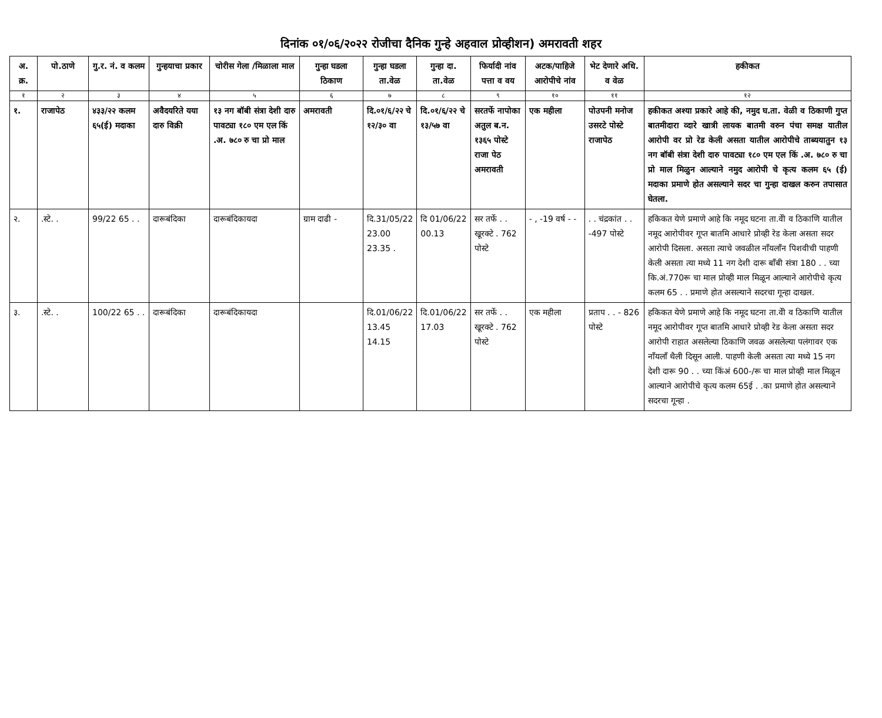दिनांक ०१/०६/२०२२ रोजीचा दैनिक गुन्हे अहवाल प्रोव्हीशन) अमरावती शहर
| अ. क्र. | पो.ठाणे | गु.र. नं. व कलम | गुन्हयाचा प्रकार | चोरीस गेला /मिळाला माल | गुन्हा घडला ठिकाण | गुन्हा घडला ता.वेळ | गुन्हा दा. ता.वेळ | फिर्यादी नांव पत्ता व वय | अटक/पाहिजे आरोपीचे नांव | भेट देणारे अधि. व वेळ | हकीकत |
| --- | --- | --- | --- | --- | --- | --- | --- | --- | --- | --- | --- |
| १ | २ | ३ | ४ | ५ | ६ | ७ | ८ | ९ | १० | ११ | १२ |
| १. | राजापेठ | ४३३/२२ कलम ६५(ई) मदाका | अवैदयरिते यया दारु विक्री | १३ नग बॉबी संत्रा देशी दारु पावट्या १८० एम एल किं .अ. ७८० रु चा प्रो माल | अमरावती | दि.०१/६/२२ चे १२/३० वा | दि.०१/६/२२ चे १३/५७ वा | सरतर्फे नापोका अतुल ब.न. १३६५ पोस्टे राजा पेठ अमरावती | एक महीला | पोउपनी मनोज उसरटे पोस्टे राजापेठ | हकीकत अश्या प्रकारे आहे की, नमुद घ.ता. वेळी व ठिकाणी गुप्त बातमीदारा व्दारे खात्री लायक बातमी वरुन पंचा समक्ष यातील आरोपी वर प्रो रेड केली असता यातील आरोपीचे ताब्ययातुन १३ नग बॉबी संत्रा देशी दारु पावट्या १८० एम एल किं .अ. ७८० रु चा प्रो माल मिळुन आल्याने नमुद आरोपी चे कृत्य कलम ६५ (ई) मदाका प्रमाणे होत असल्याने सदर चा गुन्हा दाखल करुन तपासात घेतला. |
| २. | .स्टे. . | 99/22 65 . . | दारूबंदिका | दारूबंदिकायदा | ग्राम दाढी - | दि.31/05/22 23.00 23.35 . | दि 01/06/22 00.13 | सर तर्फे . . खूरक्टे . 762 पोस्टे | - , -19 वर्ष - - | . . चंद्रकांत . . -497 पोस्टे | हकिकत येणे प्रमाणे आहे कि नमूद घटना ता.वेी व ठिकाणि यातील नमूद आरोपीवर गूप्त बातमि आधारे प्रोव्ही रेड केला असता सदर आरोपी दिसला. असता त्याचे जवळील नाँयलाँन पिशवीची पाहणी केली असता त्या मध्ये 11 नग देशी दारू बाँबी संत्रा 180 . . च्या कि.अं.770रू चा माल प्रोव्ही माल मिळून आल्याने आरोपीचे कृत्य कलम 65 . . प्रमाणे होत असल्याने सदरचा गून्हा दाखल. |
| ३. | .स्टे. . | 100/22 65 . . | दारूबंदिका | दारूबंदिकायदा | | दि.01/06/22 13.45 14.15 | दि.01/06/22 17.03 | सर तर्फे . . खूरक्टे . 762 पोस्टे | एक महीला | प्रताप . . - 826 पोस्टे | हकिकत येणे प्रमाणे आहे कि नमूद घटना ता.वेी व ठिकाणि यातील नमूद आरोपीवर गूप्त बातमि आधारे प्रोव्ही रेड केला असता सदर आरोपी राहात असलेल्या ठिकाणि जवळ असलेल्या पलंगावर एक नाँयलाँ थैली दिसून आली. पाहणी केली असता त्या मध्ये 15 नग देशी दारू 90 . . च्या किंअं 600-/रू चा माल प्रोव्ही माल मिळून आल्याने आरोपीचे कृत्य कलम 65ई . .का प्रमाणे होत असल्याने सदरचा गून्हा . |